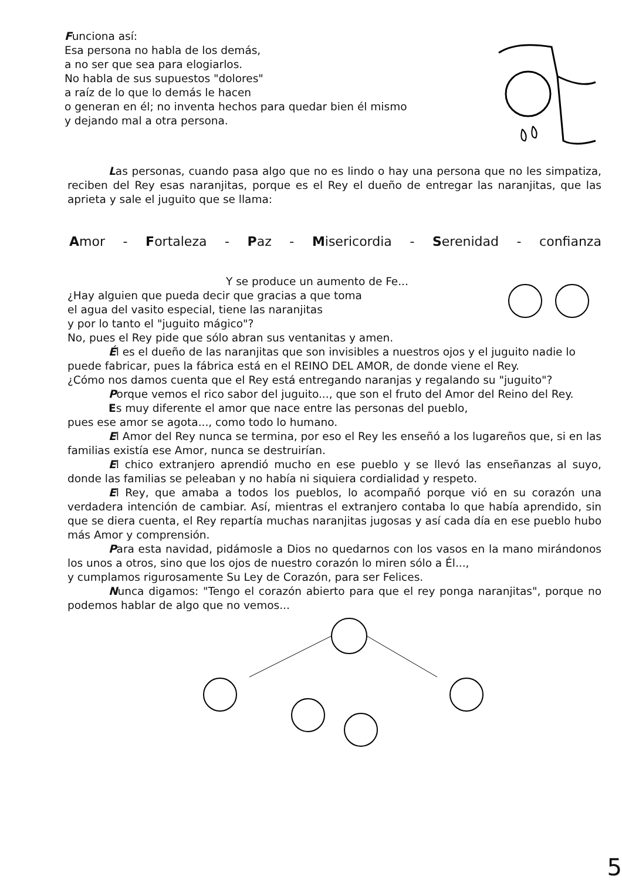Funciona así:
Esa persona no habla de los demás,
a no ser que sea para elogiarlos.
No habla de sus supuestos "dolores"
a raíz de lo que lo demás le hacen
o generan en él; no inventa hechos para quedar bien él mismo
y dejando mal a otra persona.
Las personas, cuando pasa algo que no es lindo o hay una persona que no les simpatiza, reciben del Rey esas naranjitas, porque es el Rey el dueño de entregar las naranjitas, que las aprieta y sale el juguito que se llama:
Amor - Fortaleza - Paz - Misericordia - Serenidad - confianza
Y se produce un aumento de Fe...
¿Hay alguien que pueda decir que gracias a que toma
el agua del vasito especial, tiene las naranjitas
y por lo tanto el "juguito mágico"?
No, pues el Rey pide que sólo abran sus ventanitas y amen.
Él es el dueño de las naranjitas que son invisibles a nuestros ojos y el juguito nadie lo
puede fabricar, pues la fábrica está en el REINO DEL AMOR, de donde viene el Rey.
¿Cómo nos damos cuenta que el Rey está entregando naranjas y regalando su "juguito"?
Porque vemos el rico sabor del juguito..., que son el fruto del Amor del Reino del Rey.
Es muy diferente el amor que nace entre las personas del pueblo,
pues ese amor se agota..., como todo lo humano.
El Amor del Rey nunca se termina, por eso el Rey les enseñó a los lugareños que, si en las familias existía ese Amor, nunca se destruirían.
El chico extranjero aprendió mucho en ese pueblo y se llevó las enseñanzas al suyo, donde las familias se peleaban y no había ni siquiera cordialidad y respeto.
El Rey, que amaba a todos los pueblos, lo acompañó porque vió en su corazón una verdadera intención de cambiar. Así, mientras el extranjero contaba lo que había aprendido, sin que se diera cuenta, el Rey repartía muchas naranjitas jugosas y así cada día en ese pueblo hubo más Amor y comprensión.
Para esta navidad, pidámosle a Dios no quedarnos con los vasos en la mano mirándonos los unos a otros, sino que los ojos de nuestro corazón lo miren sólo a Él...,
y cumplamos rigurosamente Su Ley de Corazón, para ser Felices.
Nunca digamos: "Tengo el corazón abierto para que el rey ponga naranjitas", porque no podemos hablar de algo que no vemos...
5